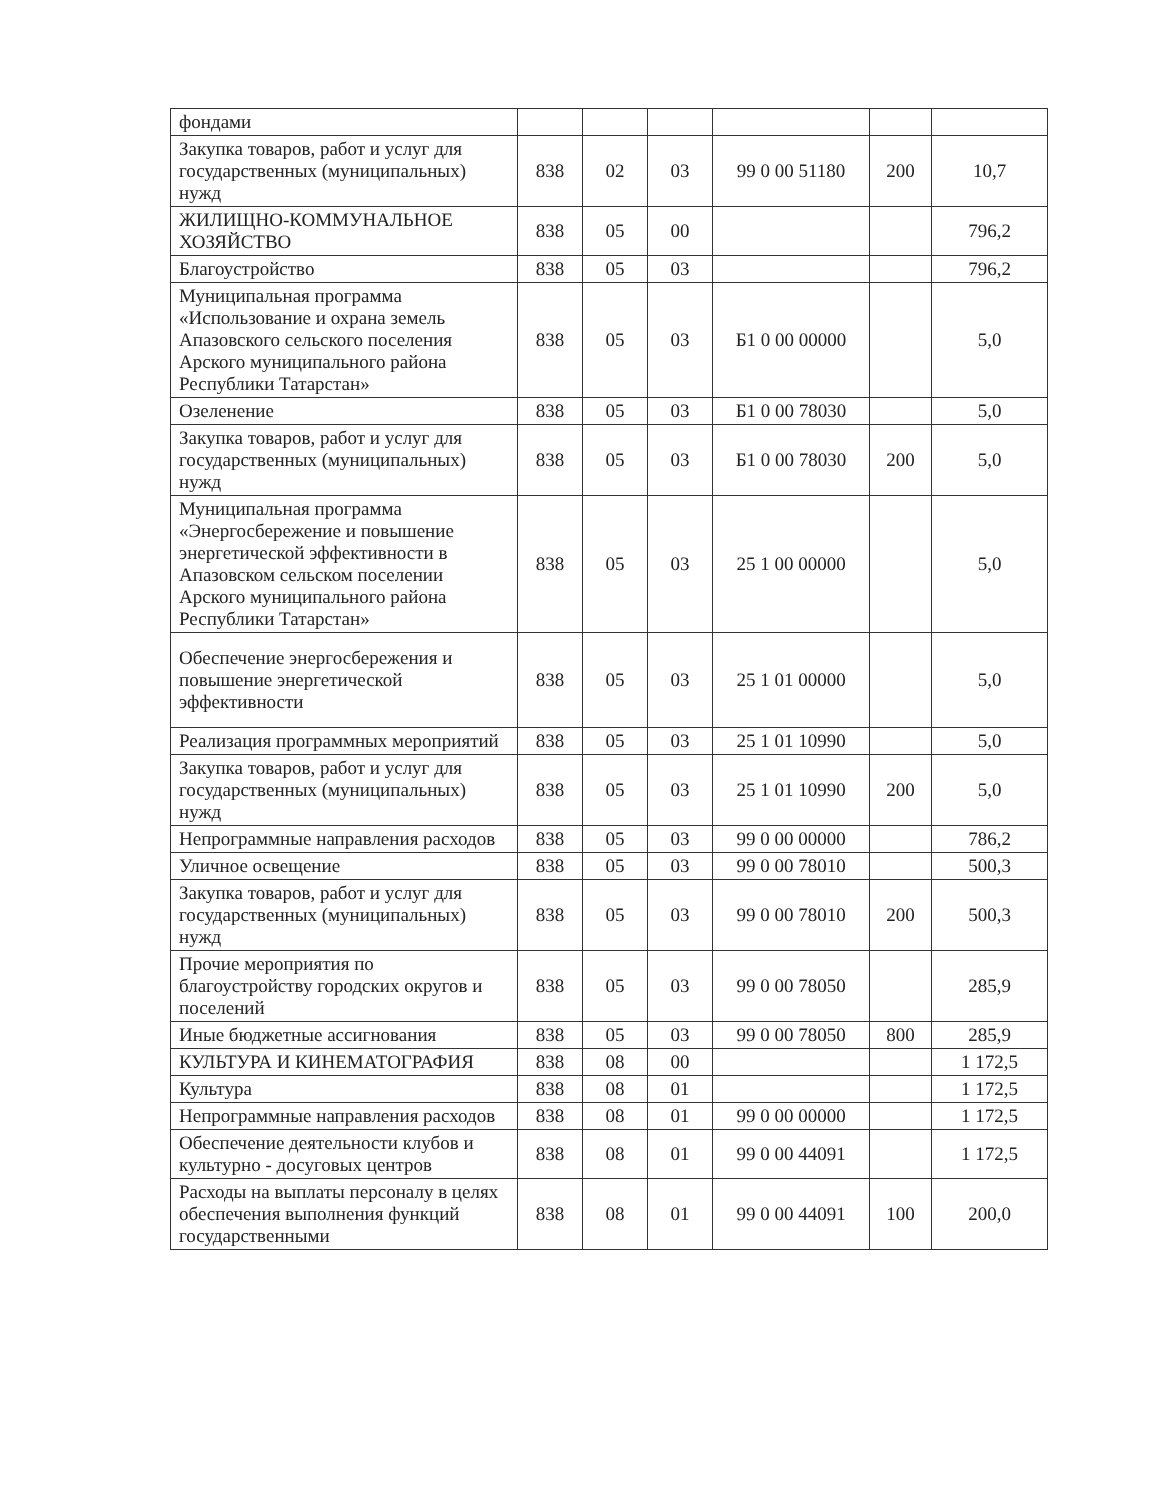| фондами | | | | | | |
| Закупка товаров, работ и услуг для государственных (муниципальных) нужд | 838 | 02 | 03 | 99 0 00 51180 | 200 | 10,7 |
| ЖИЛИЩНО-КОММУНАЛЬНОЕ ХОЗЯЙСТВО | 838 | 05 | 00 | | | 796,2 |
| Благоустройство | 838 | 05 | 03 | | | 796,2 |
| Муниципальная программа «Использование и охрана земель Апазовского сельского поселения Арского муниципального района Республики Татарстан» | 838 | 05 | 03 | Б1 0 00 00000 | | 5,0 |
| Озеленение | 838 | 05 | 03 | Б1 0 00 78030 | | 5,0 |
| Закупка товаров, работ и услуг для государственных (муниципальных) нужд | 838 | 05 | 03 | Б1 0 00 78030 | 200 | 5,0 |
| Муниципальная программа «Энергосбережение и повышение энергетической эффективности в Апазовском сельском поселении Арского муниципального района Республики Татарстан» | 838 | 05 | 03 | 25 1 00 00000 | | 5,0 |
| Обеспечение энергосбережения и повышение энергетической эффективности | 838 | 05 | 03 | 25 1 01 00000 | | 5,0 |
| Реализация программных мероприятий | 838 | 05 | 03 | 25 1 01 10990 | | 5,0 |
| Закупка товаров, работ и услуг для государственных (муниципальных) нужд | 838 | 05 | 03 | 25 1 01 10990 | 200 | 5,0 |
| Непрограммные направления расходов | 838 | 05 | 03 | 99 0 00 00000 | | 786,2 |
| Уличное освещение | 838 | 05 | 03 | 99 0 00 78010 | | 500,3 |
| Закупка товаров, работ и услуг для государственных (муниципальных) нужд | 838 | 05 | 03 | 99 0 00 78010 | 200 | 500,3 |
| Прочие мероприятия по благоустройству городских округов и поселений | 838 | 05 | 03 | 99 0 00 78050 | | 285,9 |
| Иные бюджетные ассигнования | 838 | 05 | 03 | 99 0 00 78050 | 800 | 285,9 |
| КУЛЬТУРА И КИНЕМАТОГРАФИЯ | 838 | 08 | 00 | | | 1 172,5 |
| Культура | 838 | 08 | 01 | | | 1 172,5 |
| Непрограммные направления расходов | 838 | 08 | 01 | 99 0 00 00000 | | 1 172,5 |
| Обеспечение деятельности клубов и культурно - досуговых центров | 838 | 08 | 01 | 99 0 00 44091 | | 1 172,5 |
| Расходы на выплаты персоналу в целях обеспечения выполнения функций государственными | 838 | 08 | 01 | 99 0 00 44091 | 100 | 200,0 |